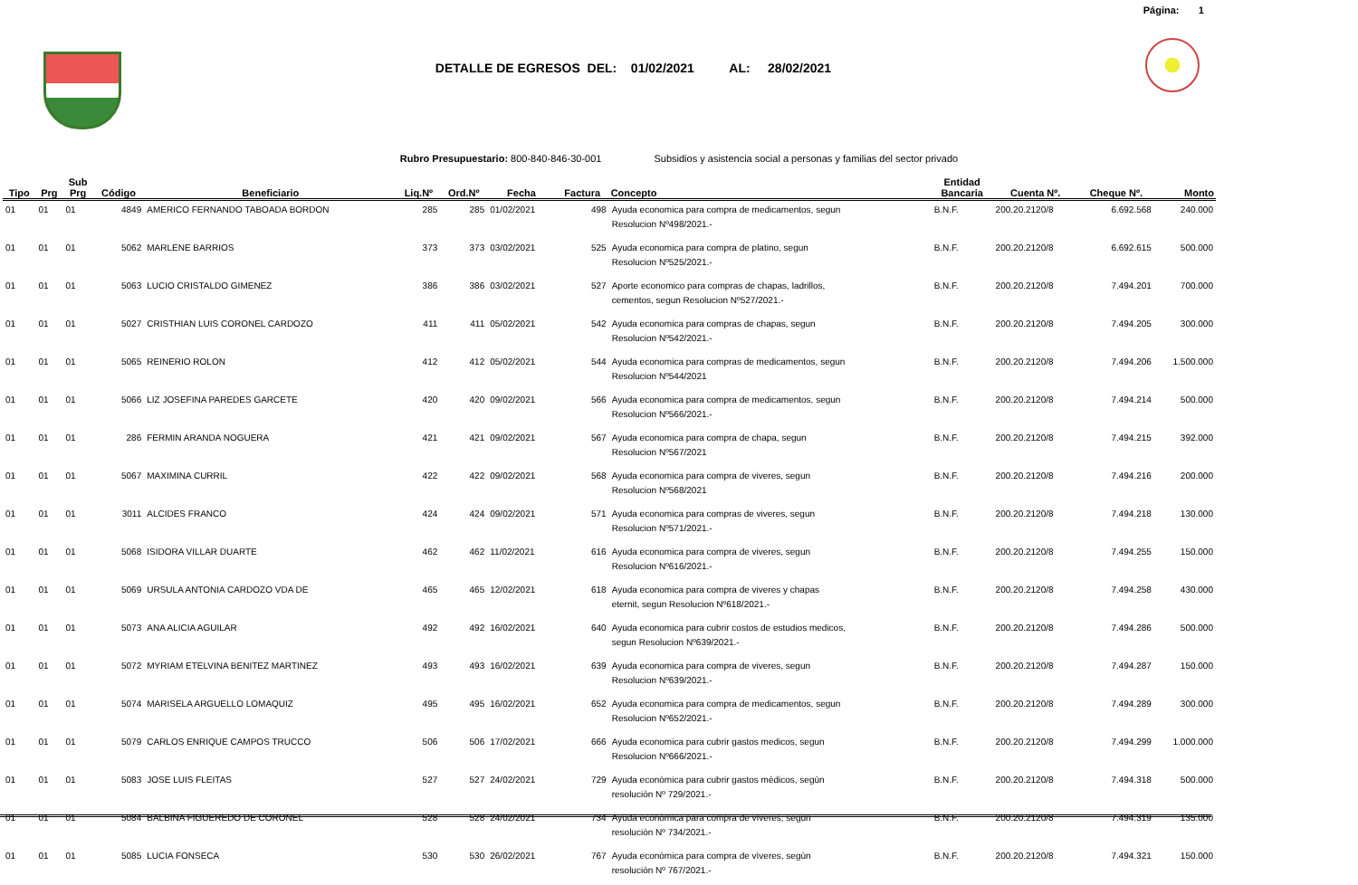Página: 1
DETALLE DE EGRESOS DEL: 01/02/2021 AL: 28/02/2021
Rubro Presupuestario: 800-840-846-30-001 Subsidios y asistencia social a personas y familias del sector privado
| Tipo | Prg | Sub Prg | Código | Beneficiario | Liq.Nº | Ord.Nº | Fecha | Factura | Concepto | Entidad Bancaria | Cuenta Nº. | Cheque Nº. | Monto |
| --- | --- | --- | --- | --- | --- | --- | --- | --- | --- | --- | --- | --- | --- |
| 01 | 01 | 01 | 4849 | AMERICO FERNANDO TABOADA BORDON | 285 | 285 | 01/02/2021 | 498 | Ayuda economica para compra de medicamentos, segun Resolucion Nº498/2021.- | B.N.F. | 200.20.2120/8 | 6.692.568 | 240.000 |
| 01 | 01 | 01 | 5062 | MARLENE BARRIOS | 373 | 373 | 03/02/2021 | 525 | Ayuda economica para compra de platino, segun Resolucion Nº525/2021.- | B.N.F. | 200.20.2120/8 | 6.692.615 | 500.000 |
| 01 | 01 | 01 | 5063 | LUCIO CRISTALDO GIMENEZ | 386 | 386 | 03/02/2021 | 527 | Aporte economico para compras de chapas, ladrillos, cementos, segun Resolucion Nº527/2021.- | B.N.F. | 200.20.2120/8 | 7.494.201 | 700.000 |
| 01 | 01 | 01 | 5027 | CRISTHIAN LUIS CORONEL CARDOZO | 411 | 411 | 05/02/2021 | 542 | Ayuda economica para compras de chapas, segun Resolucion Nº542/2021.- | B.N.F. | 200.20.2120/8 | 7.494.205 | 300.000 |
| 01 | 01 | 01 | 5065 | REINERIO ROLON | 412 | 412 | 05/02/2021 | 544 | Ayuda economica para compras de medicamentos, segun Resolucion Nº544/2021 | B.N.F. | 200.20.2120/8 | 7.494.206 | 1.500.000 |
| 01 | 01 | 01 | 5066 | LIZ JOSEFINA PAREDES GARCETE | 420 | 420 | 09/02/2021 | 566 | Ayuda economica para compra de medicamentos, segun Resolucion Nº566/2021.- | B.N.F. | 200.20.2120/8 | 7.494.214 | 500.000 |
| 01 | 01 | 01 | 286 | FERMIN ARANDA NOGUERA | 421 | 421 | 09/02/2021 | 567 | Ayuda economica para compra de chapa, segun Resolucion Nº567/2021 | B.N.F. | 200.20.2120/8 | 7.494.215 | 392.000 |
| 01 | 01 | 01 | 5067 | MAXIMINA CURRIL | 422 | 422 | 09/02/2021 | 568 | Ayuda economica para compra de viveres, segun Resolucion Nº568/2021 | B.N.F. | 200.20.2120/8 | 7.494.216 | 200.000 |
| 01 | 01 | 01 | 3011 | ALCIDES FRANCO | 424 | 424 | 09/02/2021 | 571 | Ayuda economica para compras de viveres, segun Resolucion Nº571/2021.- | B.N.F. | 200.20.2120/8 | 7.494.218 | 130.000 |
| 01 | 01 | 01 | 5068 | ISIDORA VILLAR DUARTE | 462 | 462 | 11/02/2021 | 616 | Ayuda economica para compra de viveres, segun Resolucion Nº616/2021.- | B.N.F. | 200.20.2120/8 | 7.494.255 | 150.000 |
| 01 | 01 | 01 | 5069 | URSULA ANTONIA CARDOZO VDA DE | 465 | 465 | 12/02/2021 | 618 | Ayuda economica para compra de viveres y chapas eternit, segun Resolucion Nº618/2021.- | B.N.F. | 200.20.2120/8 | 7.494.258 | 430.000 |
| 01 | 01 | 01 | 5073 | ANA ALICIA AGUILAR | 492 | 492 | 16/02/2021 | 640 | Ayuda economica para cubrir costos de estudios medicos, segun Resolucion Nº639/2021.- | B.N.F. | 200.20.2120/8 | 7.494.286 | 500.000 |
| 01 | 01 | 01 | 5072 | MYRIAM ETELVINA BENITEZ MARTINEZ | 493 | 493 | 16/02/2021 | 639 | Ayuda economica para compra de viveres, segun Resolucion Nº639/2021.- | B.N.F. | 200.20.2120/8 | 7.494.287 | 150.000 |
| 01 | 01 | 01 | 5074 | MARISELA ARGUELLO LOMAQUIZ | 495 | 495 | 16/02/2021 | 652 | Ayuda economica para compra de medicamentos, segun Resolucion Nº652/2021.- | B.N.F. | 200.20.2120/8 | 7.494.289 | 300.000 |
| 01 | 01 | 01 | 5079 | CARLOS ENRIQUE CAMPOS TRUCCO | 506 | 506 | 17/02/2021 | 666 | Ayuda economica para cubrir gastos medicos, segun Resolucion Nº666/2021.- | B.N.F. | 200.20.2120/8 | 7.494.299 | 1.000.000 |
| 01 | 01 | 01 | 5083 | JOSE LUIS FLEITAS | 527 | 527 | 24/02/2021 | 729 | Ayuda econòmica para cubrir gastos mèdicos, segùn resoluciòn Nº 729/2021.- | B.N.F. | 200.20.2120/8 | 7.494.318 | 500.000 |
| 01 | 01 | 01 | 5084 | BALBINA FIGUEREDO DE CORONEL | 528 | 528 | 24/02/2021 | 734 | Ayuda econòmica para compra de vìveres, segùn resoluciòn Nº 734/2021.- | B.N.F. | 200.20.2120/8 | 7.494.319 | 135.000 |
| 01 | 01 | 01 | 5085 | LUCIA FONSECA | 530 | 530 | 26/02/2021 | 767 | Ayuda econòmica para compra de vìveres, segùn resoluciòn Nº 767/2021.- | B.N.F. | 200.20.2120/8 | 7.494.321 | 150.000 |